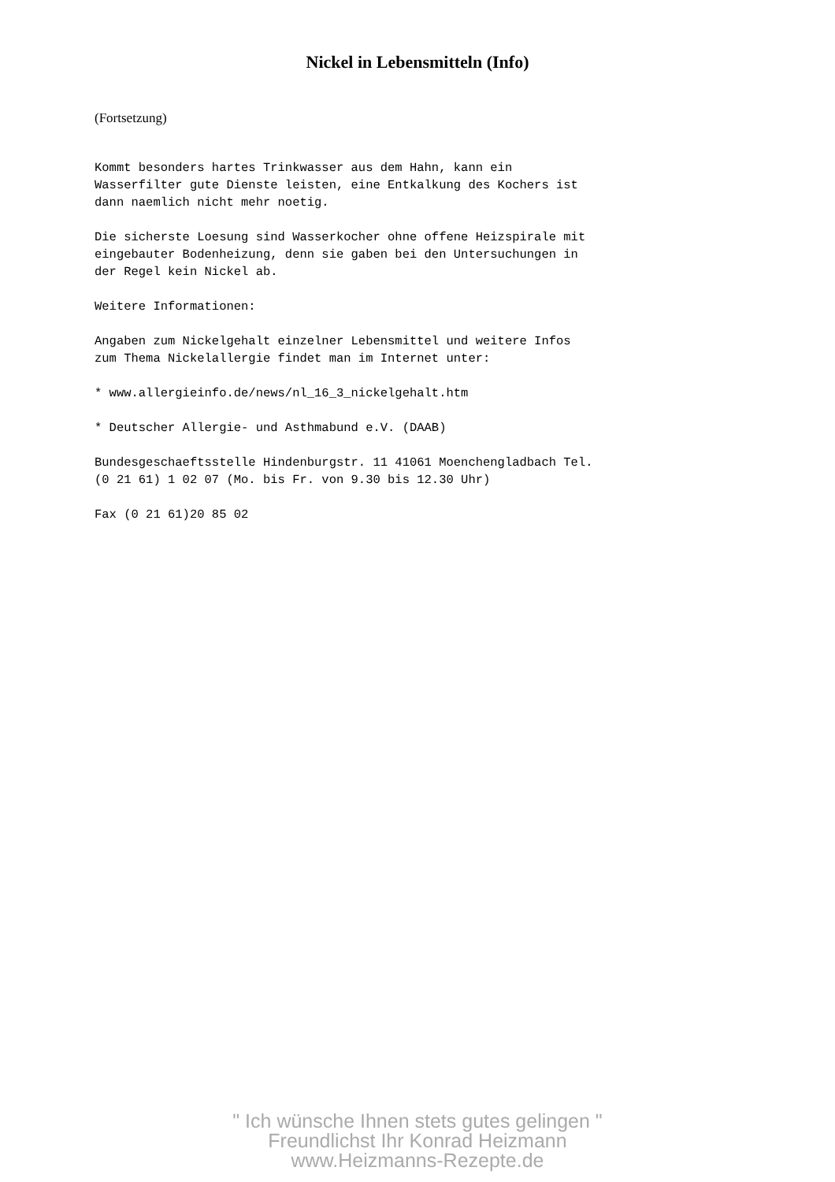Nickel in Lebensmitteln (Info)
(Fortsetzung)
Kommt besonders hartes Trinkwasser aus dem Hahn, kann ein
Wasserfilter gute Dienste leisten, eine Entkalkung des Kochers ist
dann naemlich nicht mehr noetig.

Die sicherste Loesung sind Wasserkocher ohne offene Heizspirale mit
eingebauter Bodenheizung, denn sie gaben bei den Untersuchungen in
der Regel kein Nickel ab.

Weitere Informationen:

Angaben zum Nickelgehalt einzelner Lebensmittel und weitere Infos
zum Thema Nickelallergie findet man im Internet unter:

* www.allergieinfo.de/news/nl_16_3_nickelgehalt.htm

* Deutscher Allergie- und Asthmabund e.V. (DAAB)

Bundesgeschaeftsstelle Hindenburgstr. 11 41061 Moenchengladbach Tel.
(0 21 61) 1 02 07 (Mo. bis Fr. von 9.30 bis 12.30 Uhr)

Fax (0 21 61)20 85 02
" Ich wünsche Ihnen stets gutes gelingen "
Freundlichst Ihr Konrad Heizmann
www.Heizmanns-Rezepte.de